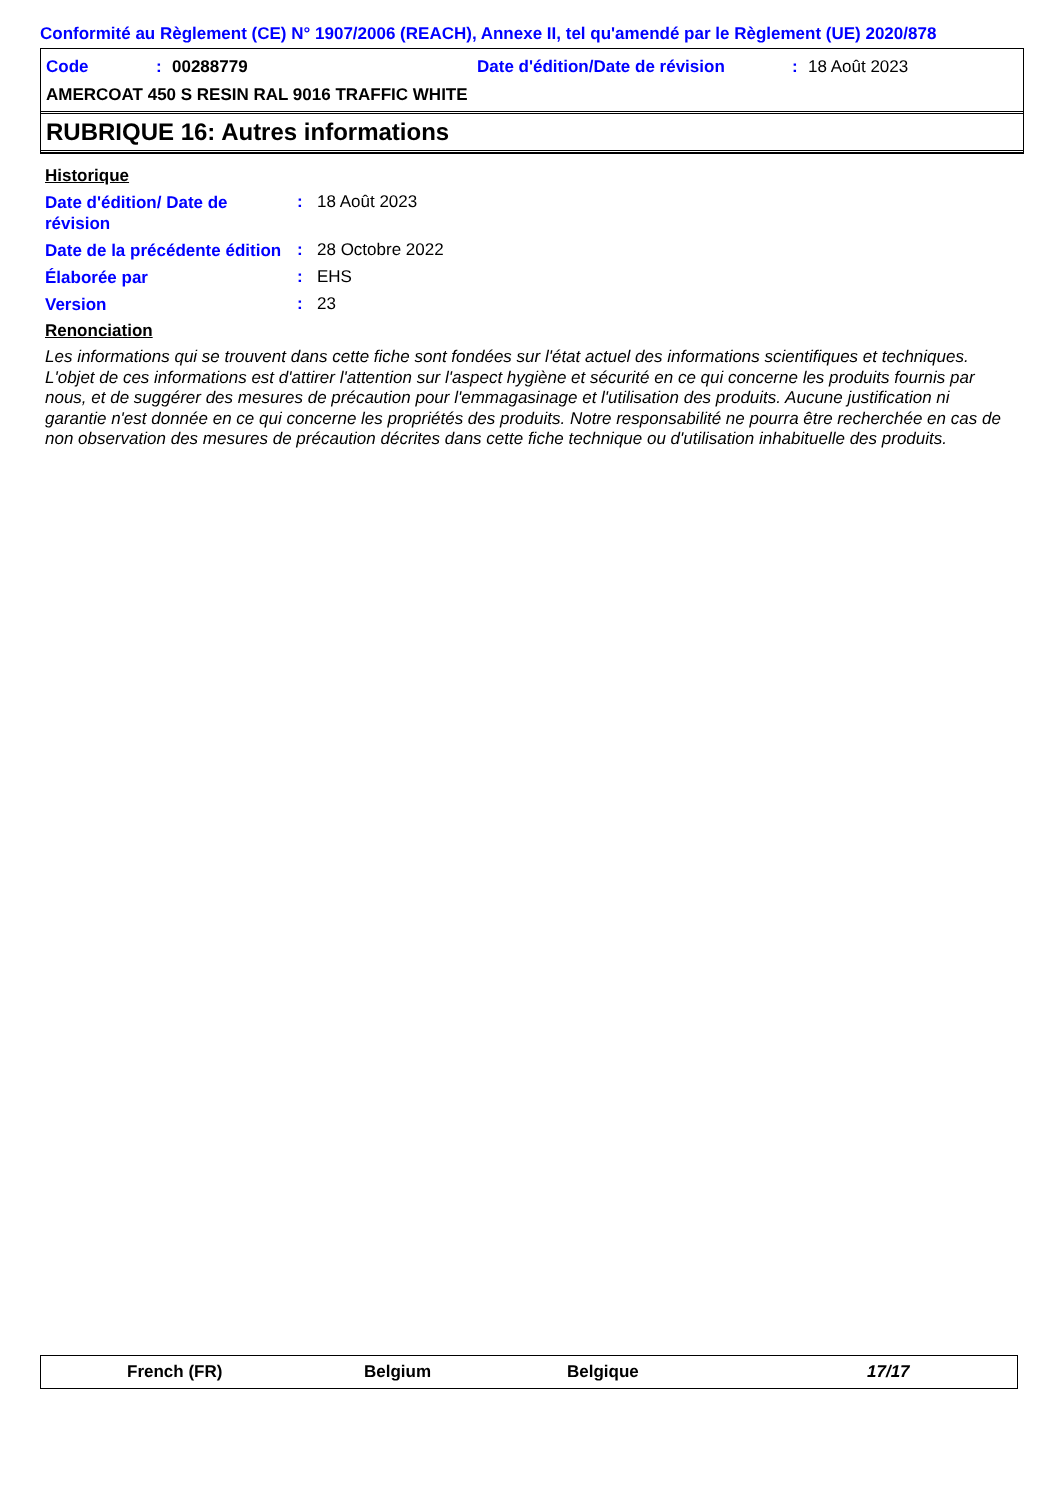Conformité au Règlement (CE) N° 1907/2006 (REACH), Annexe II, tel qu'amendé par le Règlement (UE) 2020/878
Code: 00288779 Date d'édition/Date de révision: 18 Août 2023
AMERCOAT 450 S RESIN RAL 9016 TRAFFIC WHITE
RUBRIQUE 16: Autres informations
Historique
Date d'édition/ Date de révision: 18 Août 2023
Date de la précédente édition: 28 Octobre 2022
Élaborée par: EHS
Version: 23
Renonciation
Les informations qui se trouvent dans cette fiche sont fondées sur l'état actuel des informations scientifiques et techniques. L'objet de ces informations est d'attirer l'attention sur l'aspect hygiène et sécurité en ce qui concerne les produits fournis par nous, et de suggérer des mesures de précaution pour l'emmagasinage et l'utilisation des produits. Aucune justification ni garantie n'est donnée en ce qui concerne les propriétés des produits. Notre responsabilité ne pourra être recherchée en cas de non observation des mesures de précaution décrites dans cette fiche technique ou d'utilisation inhabituelle des produits.
French (FR) Belgium Belgique 17/17